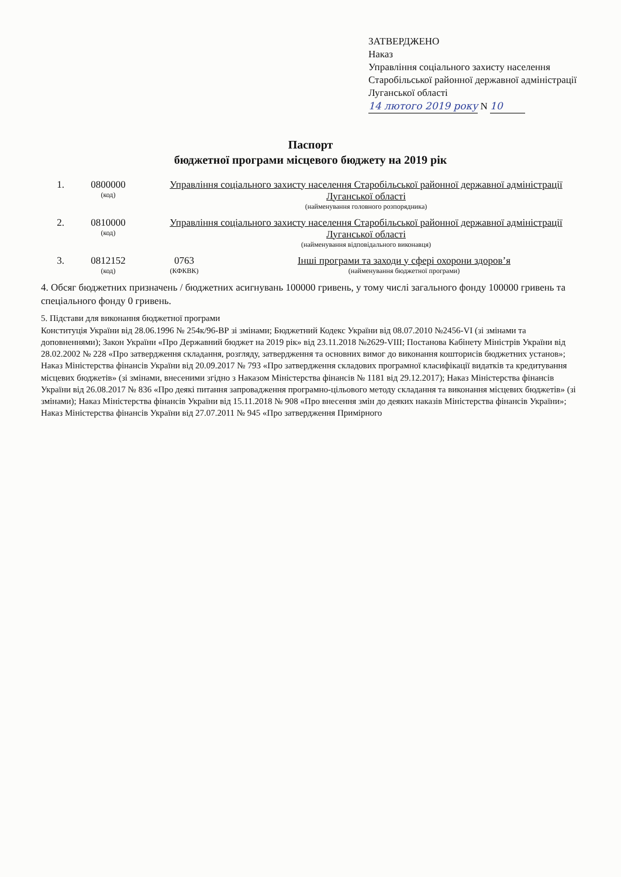ЗАТВЕРДЖЕНО
Наказ
Управління соціального захисту населення Старобільської районної державної адміністрації Луганської області
14 лютого 2019 року N 10
Паспорт
бюджетної програми місцевого бюджету на 2019 рік
1. 0800000
(код)
Управління соціального захисту населення Старобільської районної державної адміністрації Луганської області
(найменування головного розпорядника)
2. 0810000
(код)
Управління соціального захисту населення Старобільської районної державної адміністрації Луганської області
(найменування відповідального виконавця)
3. 0812152
(код)
0763
(КФКВК)
Інші програми та заходи у сфері охорони здоров’я
(найменування бюджетної програми)
4. Обсяг бюджетних призначень / бюджетних асигнувань 100000 гривень, у тому числі загального фонду 100000 гривень та спеціального фонду 0 гривень.
5. Підстави для виконання бюджетної програми
Конституція України від 28.06.1996 № 254к/96-ВР зі змінами; Бюджетний Кодекс України від 08.07.2010 №2456-VI (зі змінами та доповненнями); Закон України «Про Державний бюджет на 2019 рік» від 23.11.2018 №2629-VIII; Постанова Кабінету Міністрів України від 28.02.2002 № 228 «Про затвердження складання, розгляду, затвердження та основних вимог до виконання кошторисів бюджетних установ»; Наказ Міністерства фінансів України від 20.09.2017 № 793 «Про затвердження складових програмної класифікації видатків та кредитування місцевих бюджетів» (зі змінами, внесеними згідно з Наказом Міністерства фінансів № 1181 від 29.12.2017); Наказ Міністерства фінансів України від 26.08.2017 № 836 «Про деякі питання запровадження програмно-цільового методу складання та виконання місцевих бюджетів» (зі змінами); Наказ Міністерства фінансів України від 15.11.2018 № 908 «Про внесення змін до деяких наказів Міністерства фінансів України»; Наказ Міністерства фінансів України від 27.07.2011 № 945 «Про затвердження Примірного